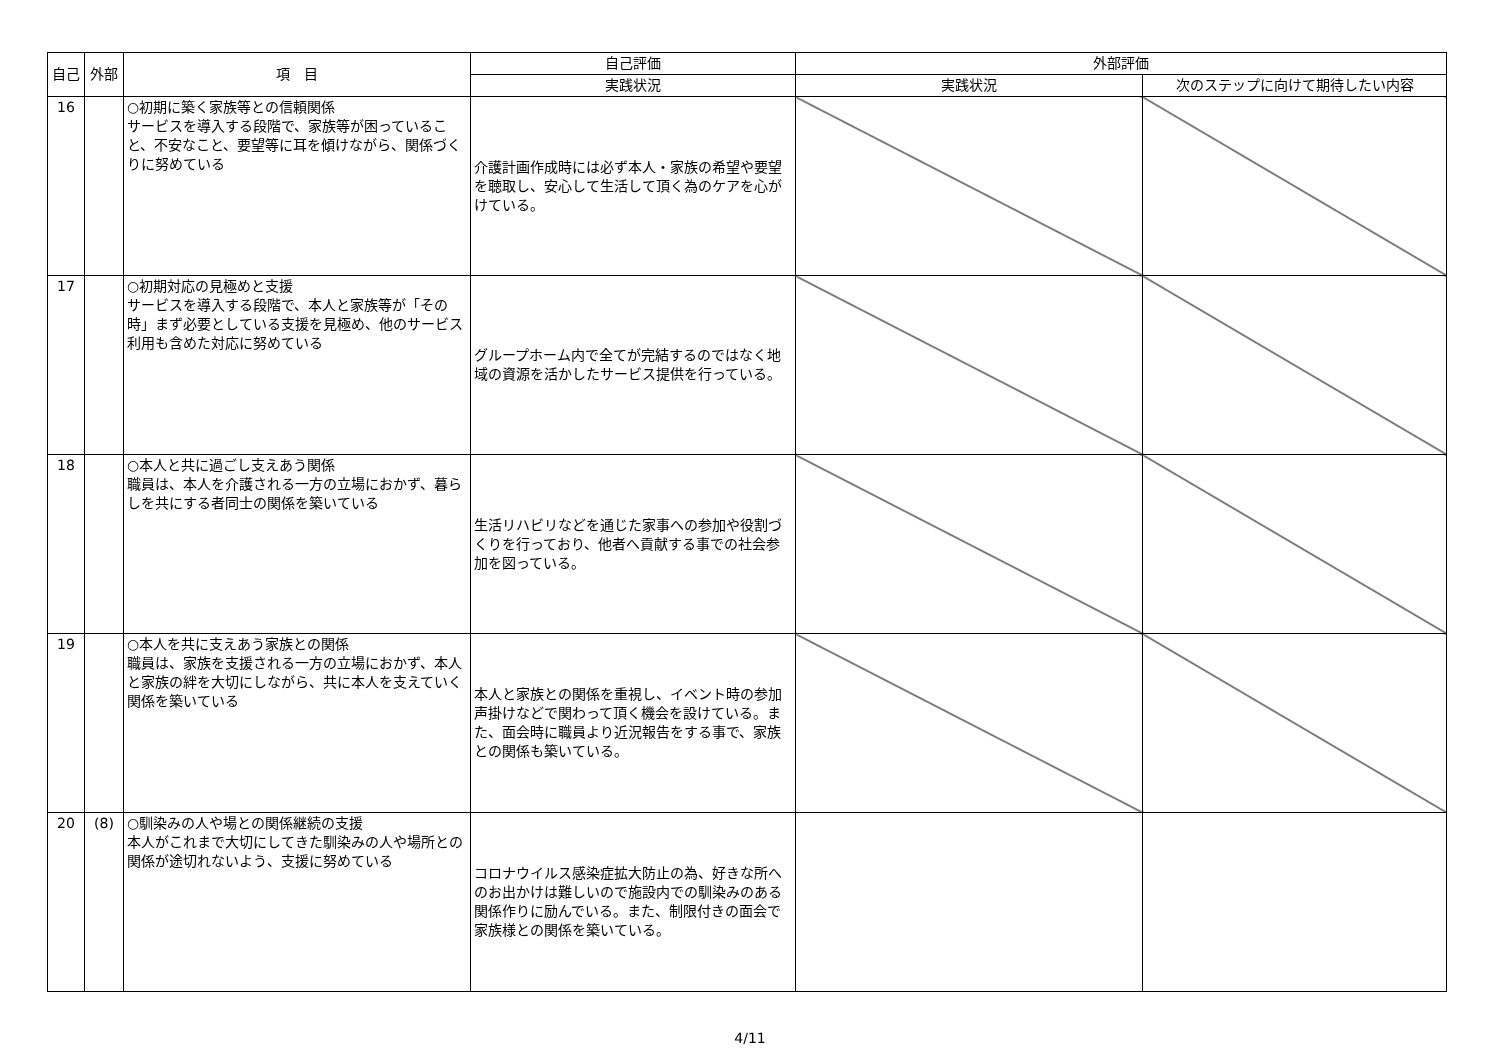| 自己 | 外部 | 項 目 | 自己評価 | 外部評価 | |
| --- | --- | --- | --- | --- | --- |
| | | | 実践状況 | 実践状況 | 次のステップに向けて期待したい内容 |
| 16 | | ○初期に築く家族等との信頼関係 サービスを導入する段階で、家族等が困っていること、不安なこと、要望等に耳を傾けながら、関係づくりに努めている | 介護計画作成時には必ず本人・家族の希望や要望を聴取し、安心して生活して頂く為のケアを心がけている。 | | |
| 17 | | ○初期対応の見極めと支援 サービスを導入する段階で、本人と家族等が「その時」まず必要としている支援を見極め、他のサービス利用も含めた対応に努めている | グループホーム内で全てが完結するのではなく地域の資源を活かしたサービス提供を行っている。 | | |
| 18 | | ○本人と共に過ごし支えあう関係 職員は、本人を介護される一方の立場におかず、暮らしを共にする者同士の関係を築いている | 生活リハビリなどを通じた家事への参加や役割づくりを行っており、他者へ貢献する事での社会参加を図っている。 | | |
| 19 | | ○本人を共に支えあう家族との関係 職員は、家族を支援される一方の立場におかず、本人と家族の絆を大切にしながら、共に本人を支えていく関係を築いている | 本人と家族との関係を重視し、イベント時の参加声掛けなどで関わって頂く機会を設けている。また、面会時に職員より近況報告をする事で、家族との関係も築いている。 | | |
| 20 | (8) | ○馴染みの人や場との関係継続の支援 本人がこれまで大切にしてきた馴染みの人や場所との関係が途切れないよう、支援に努めている | コロナウイルス感染症拡大防止の為、好きな所へのお出かけは難しいので施設内での馴染みのある関係作りに励んでいる。また、制限付きの面会で家族様との関係を築いている。 | | |
4/11